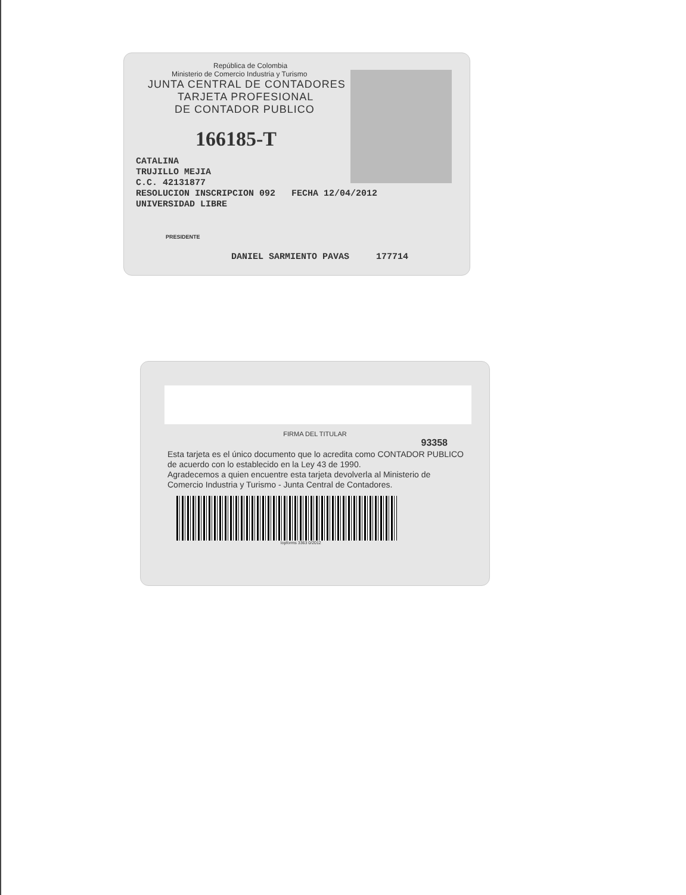República de Colombia
Ministerio de Comercio Industria y Turismo
JUNTA CENTRAL DE CONTADORES
TARJETA PROFESIONAL
DE CONTADOR PUBLICO
166185-T
CATALINA
TRUJILLO MEJIA
C.C. 42131877
RESOLUCION INSCRIPCION 092 FECHA 12/04/2012
UNIVERSIDAD LIBRE
PRESIDENTE
DANIEL SARMIENTO PAVAS 177714
FIRMA DEL TITULAR
93358
Esta tarjeta es el único documento que lo acredita como CONTADOR PUBLICO de acuerdo con lo establecido en la Ley 43 de 1990.
Agradecemos a quien encuentre esta tarjeta devolverla al Ministerio de Comercio Industria y Turismo - Junta Central de Contadores.
lopforms 3363 0/2012